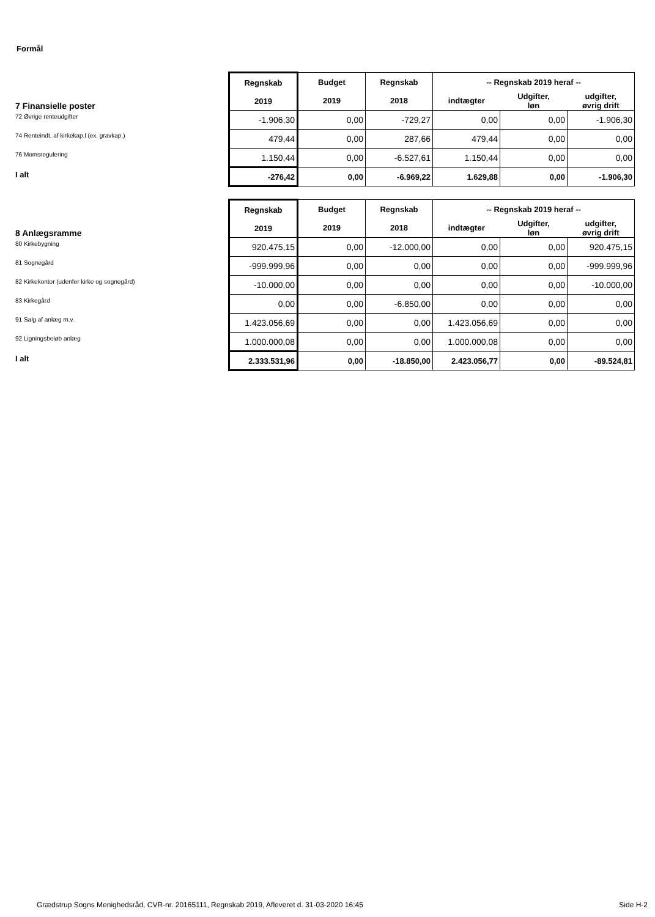Formål
| | Regnskab 2019 | Budget 2019 | Regnskab 2018 | -- Regnskab 2019 heraf -- | | |
| 7 Finansielle poster | | | | indtægter | Udgifter, løn | udgifter, øvrig drift |
| 72 Øvrige renteudgifter | -1.906,30 | 0,00 | -729,27 | 0,00 | 0,00 | -1.906,30 |
| 74 Renteindt. af kirkekap.l (ex. gravkap.) | 479,44 | 0,00 | 287,66 | 479,44 | 0,00 | 0,00 |
| 76 Momsregulering | 1.150,44 | 0,00 | -6.527,61 | 1.150,44 | 0,00 | 0,00 |
| I alt | -276,42 | 0,00 | -6.969,22 | 1.629,88 | 0,00 | -1.906,30 |
| | Regnskab 2019 | Budget 2019 | Regnskab 2018 | -- Regnskab 2019 heraf -- | | |
| 8 Anlægsramme | | | | indtægter | Udgifter, løn | udgifter, øvrig drift |
| 80 Kirkebygning | 920.475,15 | 0,00 | -12.000,00 | 0,00 | 0,00 | 920.475,15 |
| 81 Sognegård | -999.999,96 | 0,00 | 0,00 | 0,00 | 0,00 | -999.999,96 |
| 82 Kirkekontor (udenfor kirke og sognegård) | -10.000,00 | 0,00 | 0,00 | 0,00 | 0,00 | -10.000,00 |
| 83 Kirkegård | 0,00 | 0,00 | -6.850,00 | 0,00 | 0,00 | 0,00 |
| 91 Salg af anlæg m.v. | 1.423.056,69 | 0,00 | 0,00 | 1.423.056,69 | 0,00 | 0,00 |
| 92 Ligningsbeløb anlæg | 1.000.000,08 | 0,00 | 0,00 | 1.000.000,08 | 0,00 | 0,00 |
| I alt | 2.333.531,96 | 0,00 | -18.850,00 | 2.423.056,77 | 0,00 | -89.524,81 |
Grædstrup Sogns Menighedsråd, CVR-nr. 20165111, Regnskab 2019, Afleveret d. 31-03-2020 16:45
Side H-2